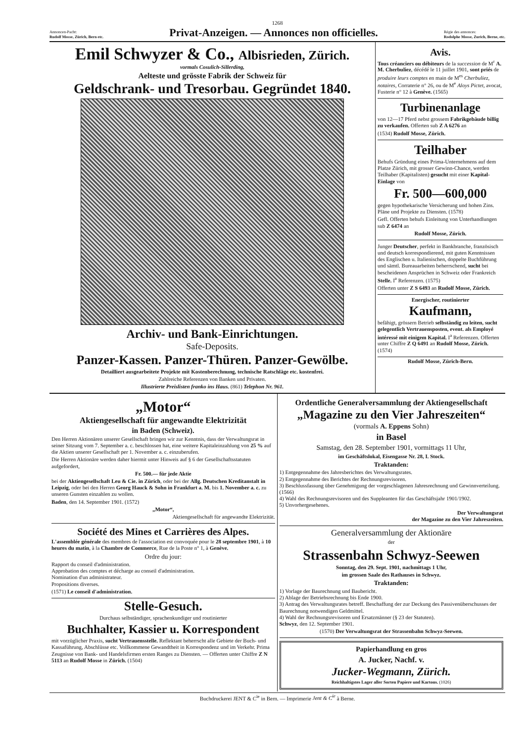1268
Annoncen-Pacht:
Rudolf Mosse, Zürich, Bern etc.
Privat-Anzeigen. — Annonces non officielles.
Régie des annonces:
Rodolphe Mosse, Zurich, Berne, etc.
Emil Schwyzer & Co., Albisrieden, Zürich.
vormals Cosulich-Sillerding,
Aelteste und grösste Fabrik der Schweiz für
Geldschrank- und Tresorbau. Gegründet 1840.
Archiv- und Bank-Einrichtungen.
Safe-Deposits.
Panzer-Kassen. Panzer-Thüren. Panzer-Gewölbe.
Detailliert ausgearbeitete Projekte mit Kostenberechnung, technische Ratschläge etc. kostenfrei.
Zahlreiche Referenzen von Banken und Privaten.
Illustrierte Preislisten franko ins Haus. (861) Telephon Nr. 961.
Avis.
Tous créanciers ou débiteurs de la succession de M<sup>r</sup> A. M. Cherbuliez, décédé le 11 juillet 1901, sont priés de produire leurs comptes en main de M<sup>es</sup> Cherbuliez, notaires, Corraterie n° 26, ou de M<sup>e</sup> Aloys Pictet, avocat, Fusterie n° 12 à Genève. (1565)
Turbinenanlage
von 12—17 Pferd nebst grossem Fabrikgebäude billig zu verkaufen. Offerten sub Z A 6276 an
(1534) Rudolf Mosse, Zürich.
Teilhaber
Behufs Gründung eines Prima-Unternehmens auf dem Platze Zürich, mit grosser Gewinn-Chance, werden Teilhaber (Kapitalisten) gesucht mit einer Kapital-Einlage von
Fr. 500—600,000
gegen hypothekarische Versicherung und hohen Zins. Pläne und Projekte zu Diensten. (1578)
Gefl. Offerten behufs Einleitung von Unterhandlungen sub Z 6474 an
Rudolf Mosse, Zürich.
Junger Deutscher, perfekt in Bankbranche, französisch und deutsch korrespondierend, mit guten Kenntnissen des Englischen u. Italienischen, doppelte Buchführung und sämtl. Bureauarbeiten beherrschend, sucht bei bescheidenen Ansprüchen in Schweiz oder Frankreich Stelle. I<sup>a</sup> Referenzen. (1575)
Offerten unter Z S 6493 an Rudolf Mosse, Zürich.
Energischer, routinierter
Kaufmann,
befähigt, grössern Betrieb selbständig zu leiten, sucht gelegentlich Vertrauensposten, event. als Employé intéressé mit einigem Kapital. I<sup>a</sup> Referenzen. Offerten unter Chiffre Z Q 6491 an Rudolf Mosse, Zürich. (1574)
Rudolf Mosse, Zürich-Bern.
„Motor“
Aktiengesellschaft für angewandte Elektrizität
in Baden (Schweiz).
Den Herren Aktionären unserer Gesellschaft bringen wir zur Kenntnis, dass der Verwaltungsrat in seiner Sitzung vom 7. September a. c. beschlossen hat, eine weitere Kapitaleinzahlung von 25 % auf die Aktien unserer Gesellschaft per 1. November a. c. einzuberufen.
Die Herren Aktionäre werden daher hiermit unter Hinweis auf § 6 der Gesellschaftsstatuten aufgefordert,
Fr. 500.— für jede Aktie
bei der Aktiengesellschaft Leu & Cie. in Zürich, oder bei der Allg. Deutschen Kreditanstalt in Leipzig, oder bei den Herren Georg Hauck & Sohn in Frankfurt a. M. bis 1. November a. c. zu unseren Gunsten einzahlen zu wollen.
Baden, den 14. September 1901. (1572)
„Motor“,
Aktiengesellschaft für angewandte Elektrizität.
Société des Mines et Carrières des Alpes.
L'assemblée générale des membres de l'association est convoquée pour le 28 septembre 1901, à 10 heures du matin, à la Chambre de Commerce, Rue de la Poste n° 1, à Genève.
Ordre du jour:
Rapport du conseil d'administration.
Approbation des comptes et décharge au conseil d'administration.
Nomination d'un administrateur.
Propositions diverses.
(1571) Le conseil d'administration.
Stelle-Gesuch.
Durchaus selbständiger, sprachenkundiger und routinierter
Buchhalter, Kassier u. Korrespondent
mit vorzüglicher Praxis, sucht Vertrauensstelle. Reflektant beherrscht alle Gebiete der Buch- und Kassaführung, Abschlüsse etc. Vollkommene Gewandtheit in Korrespondenz und im Verkehr. Prima Zeugnisse von Bank- und Handelsfirmen ersten Ranges zu Diensten. — Offerten unter Chiffre Z N 5113 an Rudolf Mosse in Zürich. (1504)
Ordentliche Generalversammlung der Aktiengesellschaft
„Magazine zu den Vier Jahreszeiten“
(vormals A. Eppens Sohn)
in Basel
Samstag, den 28. September 1901, vormittags 11 Uhr,
im Geschäftslokal, Eisengasse Nr. 28, I. Stock.
Traktanden:
1) Entgegennahme des Jahresberichtes des Verwaltungsrates.
2) Entgegennahme des Berichtes der Rechnungsrevisoren.
3) Beschlussfassung über Genehmigung der vorgeschlagenen Jahresrechnung und Gewinnverteilung. (1566)
4) Wahl des Rechnungsrevisoren und des Suppleanten für das Geschäftsjahr 1901/1902.
5) Unvorhergesehenes.
Der Verwaltungsrat
der Magazine zu den Vier Jahreszeiten.
Generalversammlung der Aktionäre
der
Strassenbahn Schwyz-Seewen
Sonntag, den 29. Sept. 1901, nachmittags 1 Uhr,
im grossen Saale des Rathauses in Schwyz.
Traktanden:
1) Vorlage der Baurechnung und Baubericht.
2) Ablage der Betriebsrechnung bis Ende 1900.
3) Antrag des Verwaltungsrates betreff. Beschaffung der zur Deckung des Passivenüberschusses der Baurechnung notwendigen Geldmittel.
4) Wahl der Rechnungsrevisoren und Ersatzmänner (§ 23 der Statuten).
Schwyz, den 12. September 1901.
(1570) Der Verwaltungsrat der Strassenbahn Schwyz-Seewen.
Papierhandlung en gros
A. Jucker, Nachf. v.
Jucker-Wegmann, Zürich.
Reichhaltigstes Lager aller Sorten Papiere und Kartons. (1026)
Buchdruckerei JENT & C<sup>ie</sup> in Bern. — Imprimerie Jent & C<sup>ie</sup> à Berne.